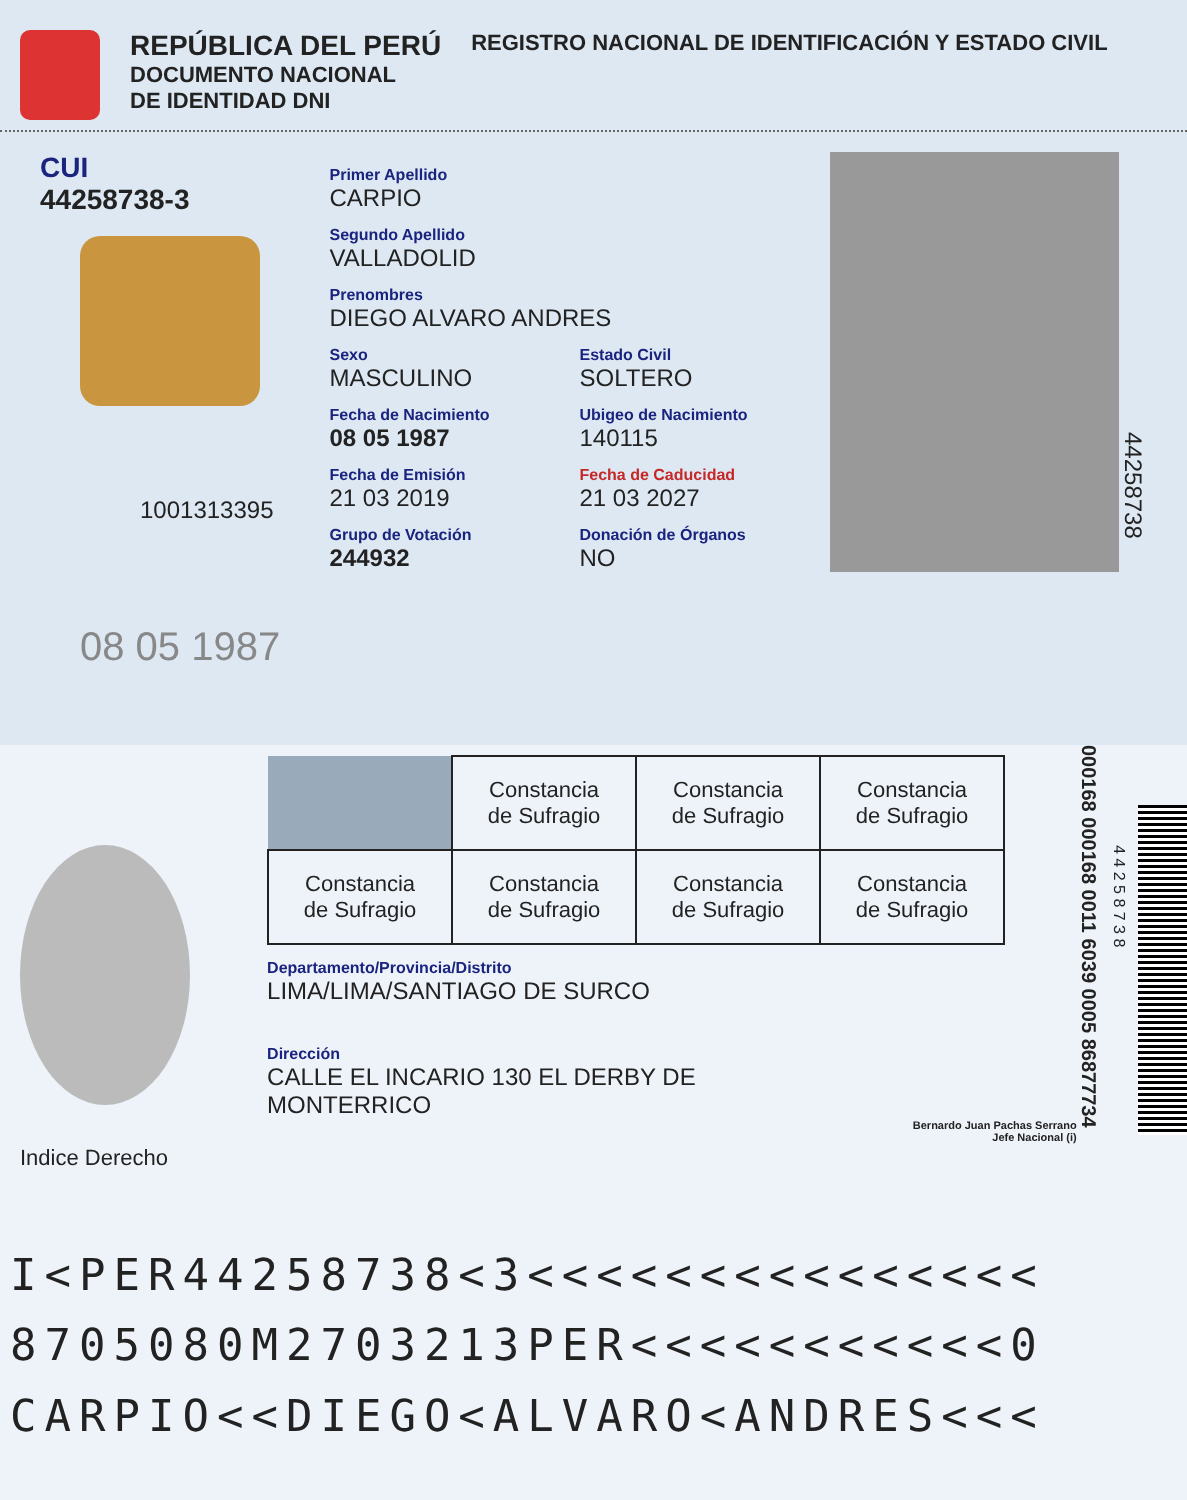REPÚBLICA DEL PERÚ
DOCUMENTO NACIONAL
DE IDENTIDAD DNI
REGISTRO NACIONAL DE IDENTIFICACIÓN Y ESTADO CIVIL
CUI
44258738-3
1001313395
08 05 1987
Primer Apellido
CARPIO
Segundo Apellido
VALLADOLID
Prenombres
DIEGO ALVARO ANDRES
Sexo
MASCULINO
Fecha de Nacimiento
08 05 1987
Fecha de Emisión
21 03 2019
Grupo de Votación
244932
Estado Civil
SOLTERO
Ubigeo de Nacimiento
140115
Fecha de Caducidad
21 03 2027
Donación de Órganos
NO
44258738
Indice Derecho
| | Constancia de Sufragio | Constancia de Sufragio | Constancia de Sufragio |
| Constancia de Sufragio | Constancia de Sufragio | Constancia de Sufragio | Constancia de Sufragio |
Departamento/Provincia/Distrito
LIMA/LIMA/SANTIAGO DE SURCO
Dirección
CALLE EL INCARIO 130 EL DERBY DE
MONTERRICO
Bernardo Juan Pachas Serrano
Jefe Nacional (i)
000168 000168 0011 6039 0005 86877734
4 4 2 5 8 7 3 8
I<PER44258738<3<<<<<<<<<<<<<<<
8705080M2703213PER<<<<<<<<<<<0
CARPIO<<DIEGO<ALVARO<ANDRES<<<